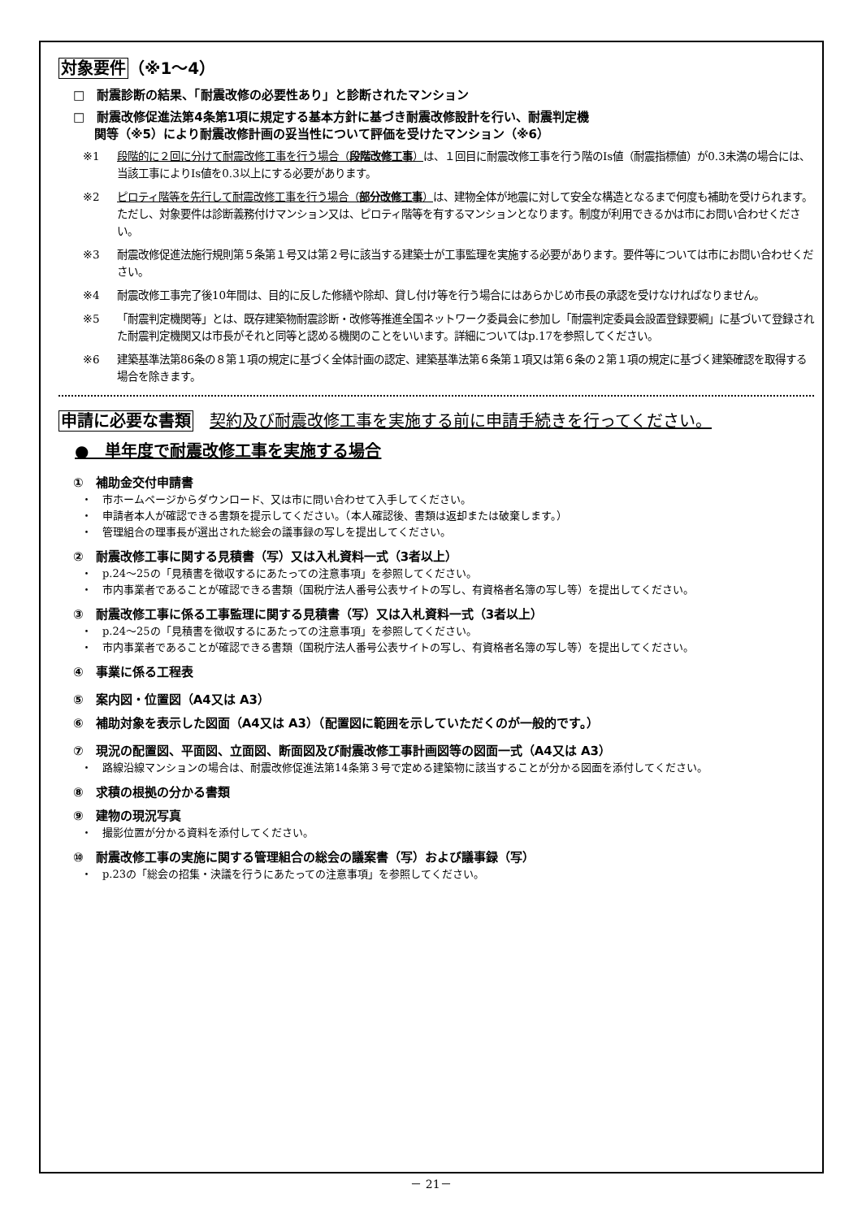対象要件（※1～4）
□　耐震診断の結果、「耐震改修の必要性あり」と診断されたマンション
□　耐震改修促進法第4条第1項に規定する基本方針に基づき耐震改修設計を行い、耐震判定機
関等（※5）により耐震改修計画の妥当性について評価を受けたマンション（※6）
※1 段階的に２回に分けて耐震改修工事を行う場合（段階改修工事）は、１回目に耐震改修工事を行う階のIs値（耐震指標値）が0.3未満の場合には、当該工事によりIs値を0.3以上にする必要があります。
※2 ピロティ階等を先行して耐震改修工事を行う場合（部分改修工事）は、建物全体が地震に対して安全な構造となるまで何度も補助を受けられます。ただし、対象要件は診断義務付けマンション又は、ピロティ階等を有するマンションとなります。制度が利用できるかは市にお問い合わせください。
※3 耐震改修促進法施行規則第５条第１号又は第２号に該当する建築士が工事監理を実施する必要があります。要件等については市にお問い合わせください。
※4 耐震改修工事完了後10年間は、目的に反した修繕や除却、貸し付け等を行う場合にはあらかじめ市長の承認を受けなければなりません。
※5 「耐震判定機関等」とは、既存建築物耐震診断・改修等推進全国ネットワーク委員会に参加し「耐震判定委員会設置登録要綱」に基づいて登録された耐震判定機関又は市長がそれと同等と認める機関のことをいいます。詳細についてはp.17を参照してください。
※6 建築基準法第86条の８第１項の規定に基づく全体計画の認定、建築基準法第６条第１項又は第６条の２第１項の規定に基づく建築確認を取得する場合を除きます。
申請に必要な書類　契約及び耐震改修工事を実施する前に申請手続きを行ってください。
●　単年度で耐震改修工事を実施する場合
①　補助金交付申請書
・ 市ホームページからダウンロード、又は市に問い合わせて入手してください。
・ 申請者本人が確認できる書類を提示してください。（本人確認後、書類は返却または破棄します。）
・ 管理組合の理事長が選出された総会の議事録の写しを提出してください。
②　耐震改修工事に関する見積書（写）又は入札資料一式（3者以上）
・ p.24～25の「見積書を徴収するにあたっての注意事項」を参照してください。
・ 市内事業者であることが確認できる書類（国税庁法人番号公表サイトの写し、有資格者名簿の写し等）を提出してください。
③　耐震改修工事に係る工事監理に関する見積書（写）又は入札資料一式（3者以上）
・ p.24～25の「見積書を徴収するにあたっての注意事項」を参照してください。
・ 市内事業者であることが確認できる書類（国税庁法人番号公表サイトの写し、有資格者名簿の写し等）を提出してください。
④　事業に係る工程表
⑤　案内図・位置図（A4又は A3）
⑥　補助対象を表示した図面（A4又は A3）（配置図に範囲を示していただくのが一般的です。）
⑦　現況の配置図、平面図、立面図、断面図及び耐震改修工事計画図等の図面一式（A4又は A3）
・ 路線沿線マンションの場合は、耐震改修促進法第14条第３号で定める建築物に該当することが分かる図面を添付してください。
⑧　求積の根拠の分かる書類
⑨　建物の現況写真
・ 撮影位置が分かる資料を添付してください。
⑩　耐震改修工事の実施に関する管理組合の総会の議案書（写）および議事録（写）
・ p.23の「総会の招集・決議を行うにあたっての注意事項」を参照してください。
－ 21－